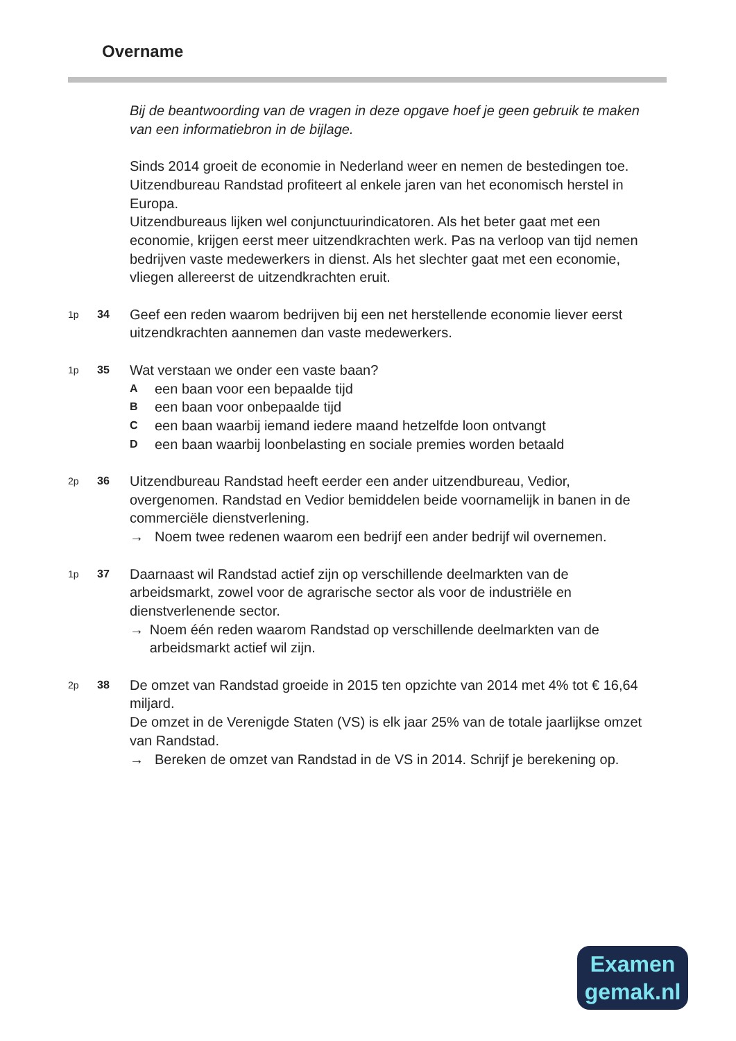Overname
Bij de beantwoording van de vragen in deze opgave hoef je geen gebruik te maken van een informatiebron in de bijlage.
Sinds 2014 groeit de economie in Nederland weer en nemen de bestedingen toe. Uitzendbureau Randstad profiteert al enkele jaren van het economisch herstel in Europa.
Uitzendbureaus lijken wel conjunctuurindicatoren. Als het beter gaat met een economie, krijgen eerst meer uitzendkrachten werk. Pas na verloop van tijd nemen bedrijven vaste medewerkers in dienst. Als het slechter gaat met een economie, vliegen allereerst de uitzendkrachten eruit.
1p 34
Geef een reden waarom bedrijven bij een net herstellende economie liever eerst uitzendkrachten aannemen dan vaste medewerkers.
1p 35
Wat verstaan we onder een vaste baan?
Aeen baan voor een bepaalde tijd
Been baan voor onbepaalde tijd
Ceen baan waarbij iemand iedere maand hetzelfde loon ontvangt
Deen baan waarbij loonbelasting en sociale premies worden betaald
2p 36
Uitzendbureau Randstad heeft eerder een ander uitzendbureau, Vedior, overgenomen. Randstad en Vedior bemiddelen beide voornamelijk in banen in de commerciële dienstverlening.
→ Noem twee redenen waarom een bedrijf een ander bedrijf wil overnemen.
1p 37
Daarnaast wil Randstad actief zijn op verschillende deelmarkten van de arbeidsmarkt, zowel voor de agrarische sector als voor de industriële en dienstverlenende sector.
→ Noem één reden waarom Randstad op verschillende deelmarkten van de arbeidsmarkt actief wil zijn.
2p 38
De omzet van Randstad groeide in 2015 ten opzichte van 2014 met 4% tot € 16,64 miljard.
De omzet in de Verenigde Staten (VS) is elk jaar 25% van de totale jaarlijkse omzet van Randstad.
→ Bereken de omzet van Randstad in de VS in 2014. Schrijf je berekening op.
Examen
gemak.nl